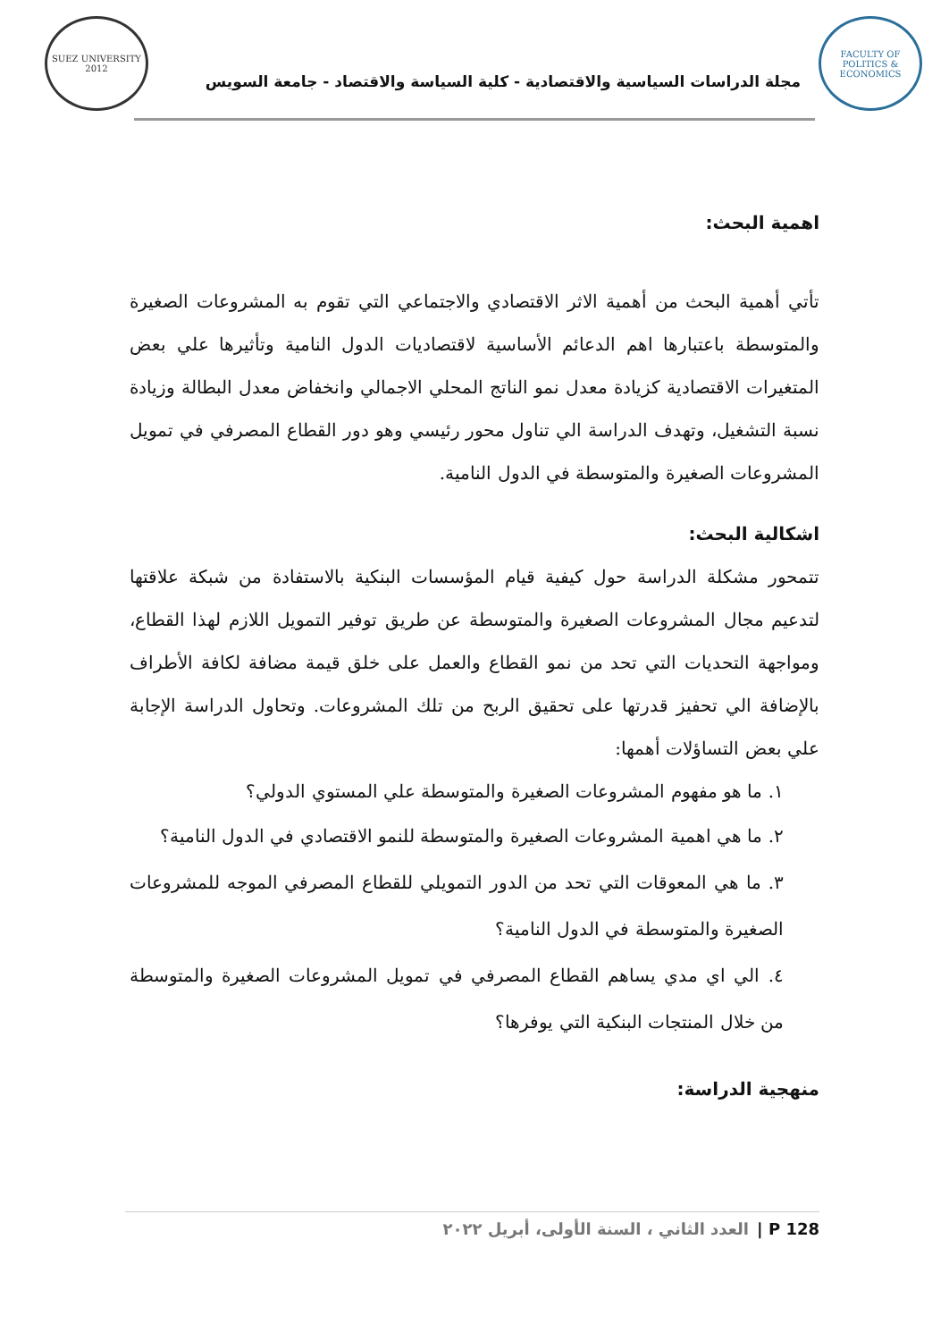FACULTY OF POLITICS & ECONOMICS
مجلة الدراسات السياسية والاقتصادية - كلية السياسة والاقتصاد - جامعة السويس
SUEZ UNIVERSITY 2012
اهمية البحث:
تأتي أهمية البحث من أهمية الاثر الاقتصادي والاجتماعي التي تقوم به المشروعات الصغيرة والمتوسطة باعتبارها اهم الدعائم الأساسية لاقتصاديات الدول النامية وتأثيرها علي بعض المتغيرات الاقتصادية كزيادة معدل نمو الناتج المحلي الاجمالي وانخفاض معدل البطالة وزيادة نسبة التشغيل، وتهدف الدراسة الي تناول محور رئيسي وهو دور القطاع المصرفي في تمويل المشروعات الصغيرة والمتوسطة في الدول النامية.
اشكالية البحث:
تتمحور مشكلة الدراسة حول كيفية قيام المؤسسات البنكية بالاستفادة من شبكة علاقتها لتدعيم مجال المشروعات الصغيرة والمتوسطة عن طريق توفير التمويل اللازم لهذا القطاع، ومواجهة التحديات التي تحد من نمو القطاع والعمل على خلق قيمة مضافة لكافة الأطراف بالإضافة الي تحفيز قدرتها على تحقيق الربح من تلك المشروعات. وتحاول الدراسة الإجابة علي بعض التساؤلات أهمها:
١. ما هو مفهوم المشروعات الصغيرة والمتوسطة علي المستوي الدولي؟
٢. ما هي اهمية المشروعات الصغيرة والمتوسطة للنمو الاقتصادي في الدول النامية؟
٣. ما هي المعوقات التي تحد من الدور التمويلي للقطاع المصرفي الموجه للمشروعات الصغيرة والمتوسطة في الدول النامية؟
٤. الي اي مدي يساهم القطاع المصرفي في تمويل المشروعات الصغيرة والمتوسطة من خلال المنتجات البنكية التي يوفرها؟
منهجية الدراسة:
128 P | العدد الثاني ، السنة الأولى، أبريل ٢٠٢٢